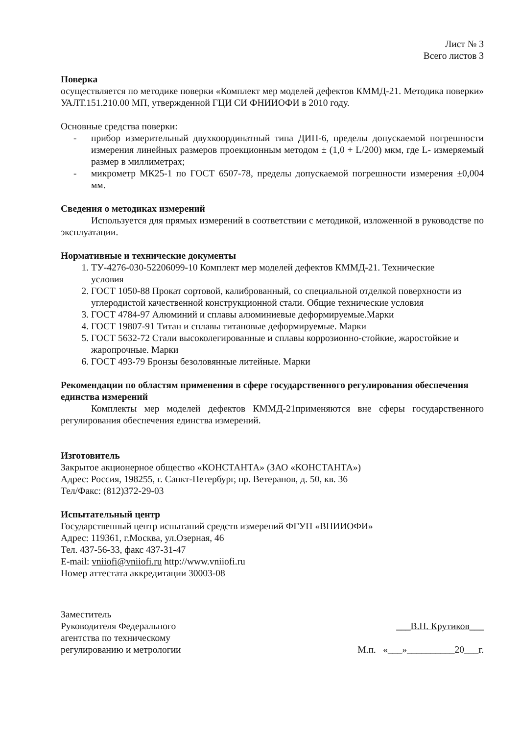Лист № 3
Всего листов 3
Поверка
осуществляется по методике поверки «Комплект мер моделей дефектов КММД-21. Методика поверки» УАЛТ.151.210.00 МП, утвержденной ГЦИ СИ ФНИИОФИ в 2010 году.
Основные средства поверки:
- прибор измерительный двухкоординатный типа ДИП-6, пределы допускаемой погрешности измерения линейных размеров проекционным методом ± (1,0 + L/200) мкм, где L- измеряемый размер в миллиметрах;
- микрометр МК25-1 по ГОСТ 6507-78, пределы допускаемой погрешности измерения ±0,004 мм.
Сведения о методиках измерений
Используется для прямых измерений в соответствии с методикой, изложенной в руководстве по эксплуатации.
Нормативные и технические документы
1. ТУ-4276-030-52206099-10 Комплект мер моделей дефектов КММД-21. Технические условия
2. ГОСТ 1050-88 Прокат сортовой, калиброванный, со специальной отделкой поверхности из углеродистой качественной конструкционной стали. Общие технические условия
3. ГОСТ 4784-97 Алюминий и сплавы алюминиевые деформируемые.Марки
4. ГОСТ 19807-91 Титан и сплавы титановые деформируемые. Марки
5. ГОСТ 5632-72 Стали высоколегированные и сплавы коррозионно-стойкие, жаростойкие и жаропрочные. Марки
6. ГОСТ 493-79 Бронзы безоловянные литейные. Марки
Рекомендации по областям применения в сфере государственного регулирования обеспечения единства измерений
Комплекты мер моделей дефектов КММД-21применяются вне сферы государственного регулирования обеспечения единства измерений.
Изготовитель
Закрытое акционерное общество «КОНСТАНТА» (ЗАО «КОНСТАНТА»)
Адрес: Россия, 198255, г. Санкт-Петербург, пр. Ветеранов, д. 50, кв. 36
Тел/Факс: (812)372-29-03
Испытательный центр
Государственный центр испытаний средств измерений ФГУП «ВНИИОФИ»
Адрес: 119361, г.Москва, ул.Озерная, 46
Тел. 437-56-33, факс 437-31-47
E-mail: vniiofi@vniiofi.ru http://www.vniiofi.ru
Номер аттестата аккредитации 30003-08
Заместитель
Руководителя Федерального
агентства по техническому
регулированию и метрологии
___В.Н. Крутиков___
М.п. «___»__________20___г.